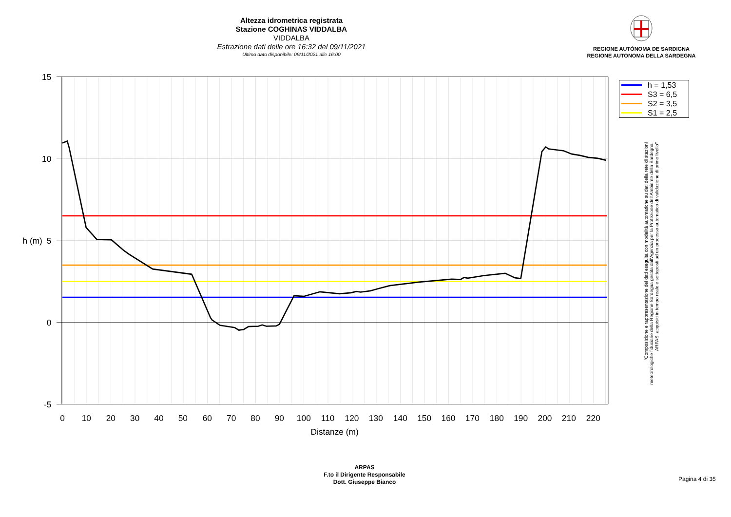Altezza idrometrica registrata
Stazione COGHINAS VIDDALBA
VIDDALBA
Estrazione dati delle ore 16:32 del 09/11/2021
Ultimo dato disponibile: 09/11/2021 alle 16:00
REGIONE AUTÒNOMA DE SARDIGNA
REGIONE AUTONOMA DELLA SARDEGNA
15
10
5
0
-5
0
10
20
30
40
50
60
70
80
90
100
110
120
130
140
150
160
170
180
190
200
210
220
Distanze (m)
h (m)
h = 1,53
S3 = 6,5
S2 = 3,5
S1 = 2,5
"Composizione e rappresentazione dei dati eseguita con modalità automatiche su dati della rete di stazioni
meteorologiche fiduciarie della Regione Sardegna gestita dall'Agenzia per la Protezione dell'Ambiente della Sardegna,
ARPAS, acquisiti in tempo reale e sottoposti ad un processo automatico di validazione di primo livello"
ARPAS
F.to il Dirigente Responsabile
Dott. Giuseppe Bianco
Pagina 4 di 35